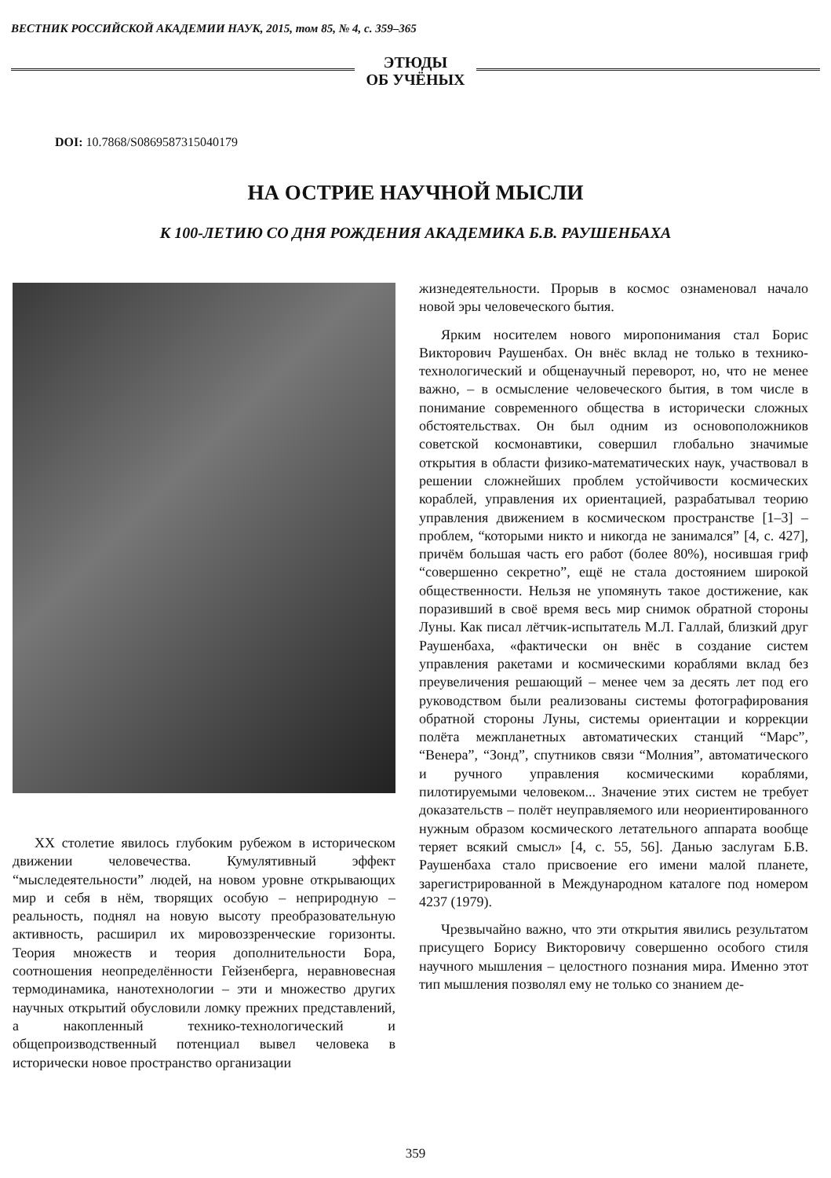ВЕСТНИК РОССИЙСКОЙ АКАДЕМИИ НАУК, 2015, том 85, № 4, с. 359–365
ЭТЮДЫ
ОБ УЧЁНЫХ
DOI: 10.7868/S0869587315040179
НА ОСТРИЕ НАУЧНОЙ МЫСЛИ
К 100-ЛЕТИЮ СО ДНЯ РОЖДЕНИЯ АКАДЕМИКА Б.В. РАУШЕНБАХА
XX столетие явилось глубоким рубежом в историческом движении человечества. Кумулятивный эффект “мыследеятельности” людей, на новом уровне открывающих мир и себя в нём, творящих особую – неприродную – реальность, поднял на новую высоту преобразовательную активность, расширил их мировоззренческие горизонты. Теория множеств и теория дополнительности Бора, соотношения неопределённости Гейзенберга, неравновесная термодинамика, нанотехнологии – эти и множество других научных открытий обусловили ломку прежних представлений, а накопленный технико-технологический и общепроизводственный потенциал вывел человека в исторически новое пространство организации
жизнедеятельности. Прорыв в космос ознаменовал начало новой эры человеческого бытия.
Ярким носителем нового миропонимания стал Борис Викторович Раушенбах. Он внёс вклад не только в технико-технологический и общенаучный переворот, но, что не менее важно, – в осмысление человеческого бытия, в том числе в понимание современного общества в исторически сложных обстоятельствах. Он был одним из основоположников советской космонавтики, совершил глобально значимые открытия в области физико-математических наук, участвовал в решении сложнейших проблем устойчивости космических кораблей, управления их ориентацией, разрабатывал теорию управления движением в космическом пространстве [1–3] – проблем, “которыми никто и никогда не занимался” [4, с. 427], причём большая часть его работ (более 80%), носившая гриф “совершенно секретно”, ещё не стала достоянием широкой общественности. Нельзя не упомянуть такое достижение, как поразивший в своё время весь мир снимок обратной стороны Луны. Как писал лётчик-испытатель М.Л. Галлай, близкий друг Раушенбаха, «фактически он внёс в создание систем управления ракетами и космическими кораблями вклад без преувеличения решающий – менее чем за десять лет под его руководством были реализованы системы фотографирования обратной стороны Луны, системы ориентации и коррекции полёта межпланетных автоматических станций “Марс”, “Венера”, “Зонд”, спутников связи “Молния”, автоматического и ручного управления космическими кораблями, пилотируемыми человеком... Значение этих систем не требует доказательств – полёт неуправляемого или неориентированного нужным образом космического летательного аппарата вообще теряет всякий смысл» [4, с. 55, 56]. Данью заслугам Б.В. Раушенбаха стало присвоение его имени малой планете, зарегистрированной в Международном каталоге под номером 4237 (1979).
Чрезвычайно важно, что эти открытия явились результатом присущего Борису Викторовичу совершенно особого стиля научного мышления – целостного познания мира. Именно этот тип мышления позволял ему не только со знанием де-
359